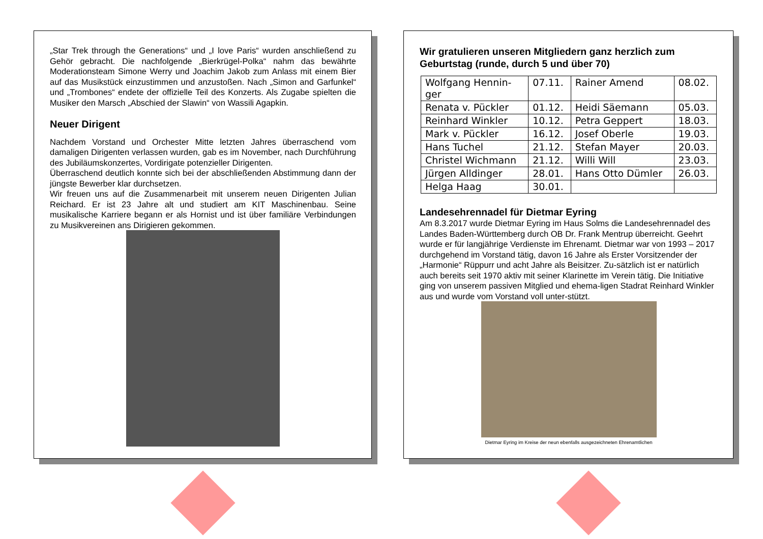„Star Trek through the Generations“ und „I love Paris“ wurden anschließend zu Gehör gebracht. Die nachfolgende „Bierkrügel-Polka“ nahm das bewährte Moderationsteam Simone Werry und Joachim Jakob zum Anlass mit einem Bier auf das Musikstück einzustimmen und anzustoßen. Nach „Simon and Garfunkel“ und „Trombones“ endete der offizielle Teil des Konzerts. Als Zugabe spielten die Musiker den Marsch „Abschied der Slawin“ von Wassili Agapkin.
Neuer Dirigent
Nachdem Vorstand und Orchester Mitte letzten Jahres überraschend vom damaligen Dirigenten verlassen wurden, gab es im November, nach Durchführung des Jubiläumskonzertes, Vordirigate potenzieller Dirigenten.
Überraschend deutlich konnte sich bei der abschließenden Abstimmung dann der jüngste Bewerber klar durchsetzen.
Wir freuen uns auf die Zusammenarbeit mit unserem neuen Dirigenten Julian Reichard. Er ist 23 Jahre alt und studiert am KIT Maschinenbau. Seine musikalische Karriere begann er als Hornist und ist über familiäre Verbindungen zu Musikvereinen ans Dirigieren gekommen.
Wir gratulieren unseren Mitgliedern ganz herzlich zum Geburtstag (runde, durch 5 und über 70)
| Wolfgang Hennin- ger | 07.11. | Rainer Amend | 08.02. |
| Renata v. Pückler | 01.12. | Heidi Säemann | 05.03. |
| Reinhard Winkler | 10.12. | Petra Geppert | 18.03. |
| Mark v. Pückler | 16.12. | Josef Oberle | 19.03. |
| Hans Tuchel | 21.12. | Stefan Mayer | 20.03. |
| Christel Wichmann | 21.12. | Willi Will | 23.03. |
| Jürgen Alldinger | 28.01. | Hans Otto Dümler | 26.03. |
| Helga Haag | 30.01. | | |
Landesehrennadel für Dietmar Eyring
Am 8.3.2017 wurde Dietmar Eyring im Haus Solms die Landesehrennadel des Landes Baden-Württemberg durch OB Dr. Frank Mentrup überreicht. Geehrt wurde er für langjährige Verdienste im Ehrenamt. Dietmar war von 1993 – 2017 durchgehend im Vorstand tätig, davon 16 Jahre als Erster Vorsitzender der „Harmonie“ Rüppurr und acht Jahre als Beisitzer. Zu-sätzlich ist er natürlich auch bereits seit 1970 aktiv mit seiner Klarinette im Verein tätig. Die Initiative ging von unserem passiven Mitglied und ehema-ligen Stadrat Reinhard Winkler aus und wurde vom Vorstand voll unter-stützt.
Dietmar Eyring im Kreise der neun ebenfalls ausgezeichneten Ehrenamtlichen